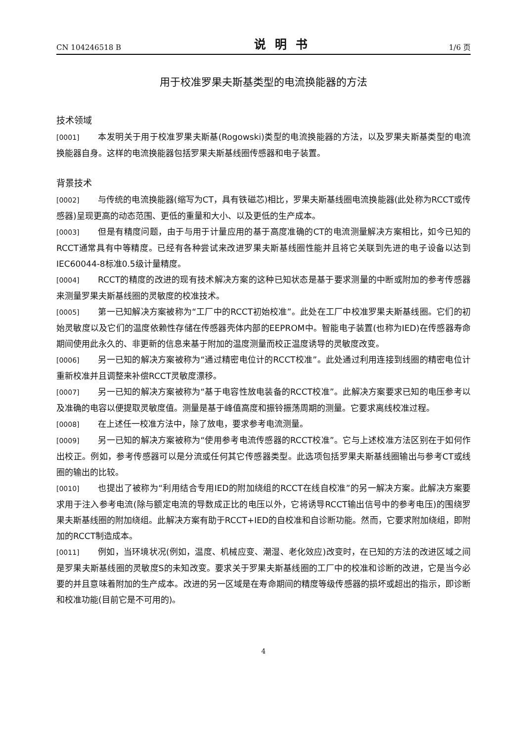CN 104246518 B 说明书 1/6 页
用于校准罗果夫斯基类型的电流换能器的方法
技术领域
[0001] 本发明关于用于校准罗果夫斯基(Rogowski)类型的电流换能器的方法，以及罗果夫斯基类型的电流换能器自身。这样的电流换能器包括罗果夫斯基线圈传感器和电子装置。
背景技术
[0002] 与传统的电流换能器(缩写为CT，具有铁磁芯)相比，罗果夫斯基线圈电流换能器(此处称为RCCT或传感器)呈现更高的动态范围、更低的重量和大小、以及更低的生产成本。
[0003] 但是有精度问题，由于与用于计量应用的基于高度准确的CT的电流测量解决方案相比，如今已知的RCCT通常具有中等精度。已经有各种尝试来改进罗果夫斯基线圈性能并且将它关联到先进的电子设备以达到IEC60044-8标准0.5级计量精度。
[0004] RCCT的精度的改进的现有技术解决方案的这种已知状态是基于要求测量的中断或附加的参考传感器来测量罗果夫斯基线圈的灵敏度的校准技术。
[0005] 第一已知解决方案被称为“工厂中的RCCT初始校准”。此处在工厂中校准罗果夫斯基线圈。它们的初始灵敏度以及它们的温度依赖性存储在传感器壳体内部的EEPROM中。智能电子装置(也称为IED)在传感器寿命期间使用此永久的、非更新的信息来基于附加的温度测量而校正温度诱导的灵敏度改变。
[0006] 另一已知的解决方案被称为“通过精密电位计的RCCT校准”。此处通过利用连接到线圈的精密电位计重新校准并且调整来补偿RCCT灵敏度漂移。
[0007] 另一已知的解决方案被称为“基于电容性放电装备的RCCT校准”。此解决方案要求已知的电压参考以及准确的电容以便提取灵敏度值。测量是基于峰值高度和振铃振荡周期的测量。它要求离线校准过程。
[0008] 在上述任一校准方法中，除了放电，要求参考电流测量。
[0009] 另一已知的解决方案被称为“使用参考电流传感器的RCCT校准”。它与上述校准方法区别在于如何作出校正。例如，参考传感器可以是分流或任何其它传感器类型。此选项包括罗果夫斯基线圈输出与参考CT或线圈的输出的比较。
[0010] 也提出了被称为“利用结合专用IED的附加绕组的RCCT在线自校准”的另一解决方案。此解决方案要求用于注入参考电流(除与额定电流的导数成正比的电压以外，它将诱导RCCT输出信号中的参考电压)的围绕罗果夫斯基线圈的附加绕组。此解决方案有助于RCCT+IED的自校准和自诊断功能。然而，它要求附加绕组，即附加的RCCT制造成本。
[0011] 例如，当环境状况(例如，温度、机械应变、潮湿、老化效应)改变时，在已知的方法的改进区域之间是罗果夫斯基线圈的灵敏度S的未知改变。要求关于罗果夫斯基线圈的工厂中的校准和诊断的改进，它是当今必要的并且意味着附加的生产成本。改进的另一区域是在寿命期间的精度等级传感器的损坏或超出的指示，即诊断和校准功能(目前它是不可用的)。
4